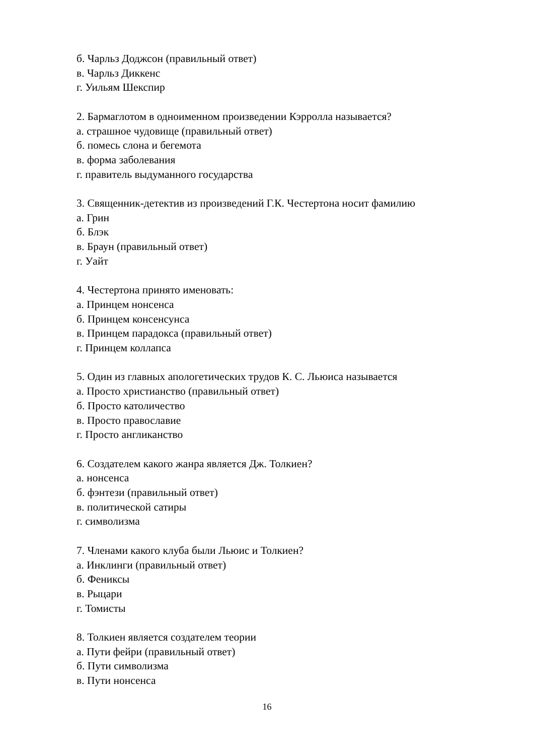б. Чарльз Доджсон (правильный ответ)
в. Чарльз Диккенс
г. Уильям Шекспир
2. Бармаглотом в одноименном произведении Кэрролла называется?
а. страшное чудовище (правильный ответ)
б. помесь слона и бегемота
в. форма заболевания
г. правитель выдуманного государства
3. Священник-детектив из произведений Г.К. Честертона носит фамилию
а. Грин
б. Блэк
в. Браун (правильный ответ)
г. Уайт
4. Честертона принято именовать:
а. Принцем нонсенса
б. Принцем консенсунса
в. Принцем парадокса (правильный ответ)
г. Принцем коллапса
5. Один из главных апологетических трудов К. С. Льюиса называется
а. Просто христианство (правильный ответ)
б. Просто католичество
в. Просто православие
г. Просто англиканство
6. Создателем какого жанра является Дж. Толкиен?
а. нонсенса
б. фэнтези (правильный ответ)
в. политической сатиры
г. символизма
7. Членами какого клуба были Льюис и Толкиен?
а. Инклинги (правильный ответ)
б. Фениксы
в. Рыцари
г. Томисты
8. Толкиен является создателем теории
а. Пути фейри (правильный ответ)
б. Пути символизма
в. Пути нонсенса
16